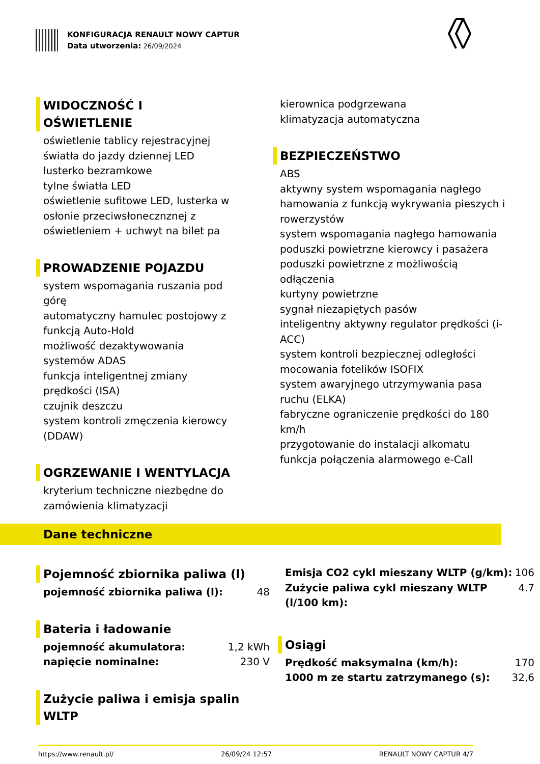KONFIGURACJA RENAULT NOWY CAPTUR
Data utworzenia: 26/09/2024
WIDOCZNOŚĆ I OŚWIETLENIE
oświetlenie tablicy rejestracyjnej
światła do jazdy dziennej LED
lusterko bezramkowe
tylne światła LED
oświetlenie sufitowe LED, lusterka w osłonie przeciwsłonecznznej z oświetleniem + uchwyt na bilet pa
PROWADZENIE POJAZDU
system wspomagania ruszania pod górę
automatyczny hamulec postojowy z funkcją Auto-Hold
możliwość dezaktywowania systemów ADAS
funkcja inteligentnej zmiany prędkości (ISA)
czujnik deszczu
system kontroli zmęczenia kierowcy (DDAW)
OGRZEWANIE I WENTYLACJA
kryterium techniczne niezbędne do zamówienia klimatyzacji
kierownica podgrzewana
klimatyzacja automatyczna
BEZPIECZEŃSTWO
ABS
aktywny system wspomagania nagłego hamowania z funkcją wykrywania pieszych i rowerzystów
system wspomagania nagłego hamowania
poduszki powietrzne kierowcy i pasażera
poduszki powietrzne z możliwością odłączenia
kurtyny powietrzne
sygnał niezapiętych pasów
inteligentny aktywny regulator prędkości (i-ACC)
system kontroli bezpiecznej odległości
mocowania fotelików ISOFIX
system awaryjnego utrzymywania pasa ruchu (ELKA)
fabryczne ograniczenie prędkości do 180 km/h
przygotowanie do instalacji alkomatu
funkcja połączenia alarmowego e-Call
Dane techniczne
Pojemność zbiornika paliwa (l)
| pojemność zbiornika paliwa (l): | 48 |
Bateria i ładowanie
| pojemność akumulatora: | 1,2 kWh |
| napięcie nominalne: | 230 V |
Zużycie paliwa i emisja spalin WLTP
| Emisja CO2 cykl mieszany WLTP (g/km): | 106 |
| Zużycie paliwa cykl mieszany WLTP (l/100 km): | 4.7 |
Osiągi
| Prędkość maksymalna (km/h): | 170 |
| 1000 m ze startu zatrzymanego (s): | 32,6 |
https://www.renault.pl/ 26/09/24 12:57 RENAULT NOWY CAPTUR 4/7